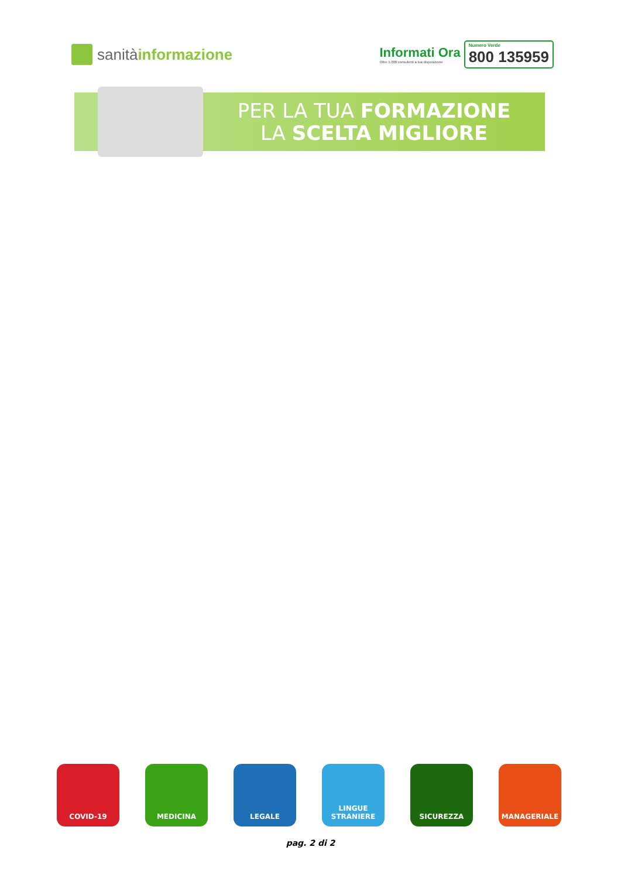sanità informazione
Informati Ora
Oltre 1.000 consulenti a tua disposizione
Numero Verde
800 135959
PER LA TUA FORMAZIONE
LA SCELTA MIGLIORE
COVID-19 MEDICINA LEGALE LINGUE
STRANIERE
SICUREZZA MANAGERIALE
pag. 2 di 2